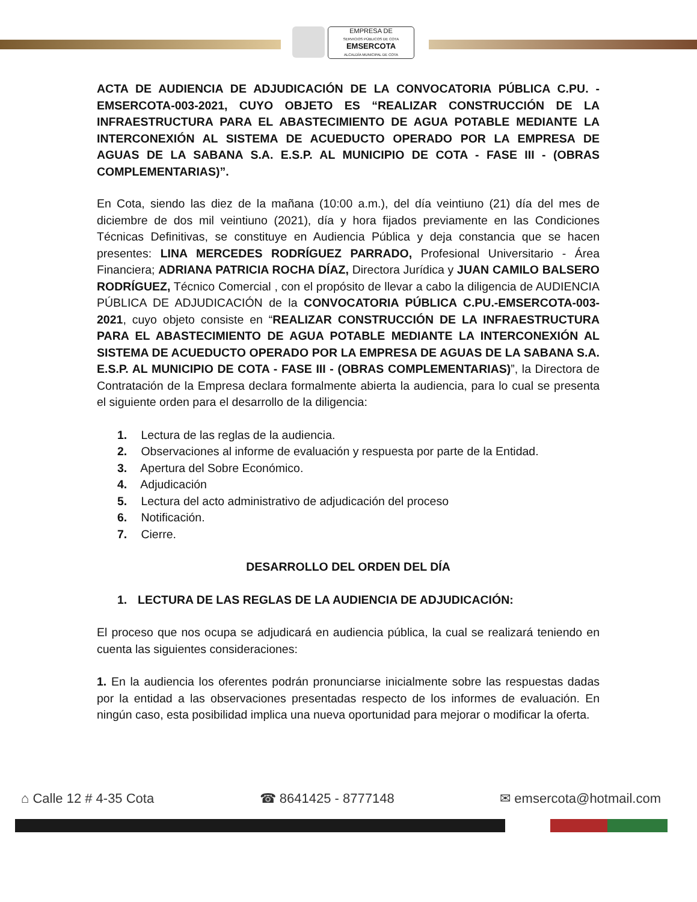EMPRESA DE
SERVICIOS PÚBLICOS DE COTA
EMSERCOTA
ALCALDÍA MUNICIPAL DE COTA
ACTA DE AUDIENCIA DE ADJUDICACIÓN DE LA CONVOCATORIA PÚBLICA C.PU. - EMSERCOTA-003-2021, CUYO OBJETO ES “REALIZAR CONSTRUCCIÓN DE LA INFRAESTRUCTURA PARA EL ABASTECIMIENTO DE AGUA POTABLE MEDIANTE LA INTERCONEXIÓN AL SISTEMA DE ACUEDUCTO OPERADO POR LA EMPRESA DE AGUAS DE LA SABANA S.A. E.S.P. AL MUNICIPIO DE COTA - FASE III - (OBRAS COMPLEMENTARIAS)”.
En Cota, siendo las diez de la mañana (10:00 a.m.), del día veintiuno (21) día del mes de diciembre de dos mil veintiuno (2021), día y hora fijados previamente en las Condiciones Técnicas Definitivas, se constituye en Audiencia Pública y deja constancia que se hacen presentes: LINA MERCEDES RODRÍGUEZ PARRADO, Profesional Universitario - Área Financiera; ADRIANA PATRICIA ROCHA DÍAZ, Directora Jurídica y JUAN CAMILO BALSERO RODRÍGUEZ, Técnico Comercial , con el propósito de llevar a cabo la diligencia de AUDIENCIA PÚBLICA DE ADJUDICACIÓN de la CONVOCATORIA PÚBLICA C.PU.-EMSERCOTA-003-2021, cuyo objeto consiste en “REALIZAR CONSTRUCCIÓN DE LA INFRAESTRUCTURA PARA EL ABASTECIMIENTO DE AGUA POTABLE MEDIANTE LA INTERCONEXIÓN AL SISTEMA DE ACUEDUCTO OPERADO POR LA EMPRESA DE AGUAS DE LA SABANA S.A. E.S.P. AL MUNICIPIO DE COTA - FASE III - (OBRAS COMPLEMENTARIAS)”, la Directora de Contratación de la Empresa declara formalmente abierta la audiencia, para lo cual se presenta el siguiente orden para el desarrollo de la diligencia:
1. Lectura de las reglas de la audiencia.
2. Observaciones al informe de evaluación y respuesta por parte de la Entidad.
3. Apertura del Sobre Económico.
4. Adjudicación
5. Lectura del acto administrativo de adjudicación del proceso
6. Notificación.
7. Cierre.
DESARROLLO DEL ORDEN DEL DÍA
1. LECTURA DE LAS REGLAS DE LA AUDIENCIA DE ADJUDICACIÓN:
El proceso que nos ocupa se adjudicará en audiencia pública, la cual se realizará teniendo en cuenta las siguientes consideraciones:
1. En la audiencia los oferentes podrán pronunciarse inicialmente sobre las respuestas dadas por la entidad a las observaciones presentadas respecto de los informes de evaluación. En ningún caso, esta posibilidad implica una nueva oportunidad para mejorar o modificar la oferta.
⌂ Calle 12 # 4-35 Cota ☎ 8641425 - 8777148 ✉ emsercota@hotmail.com